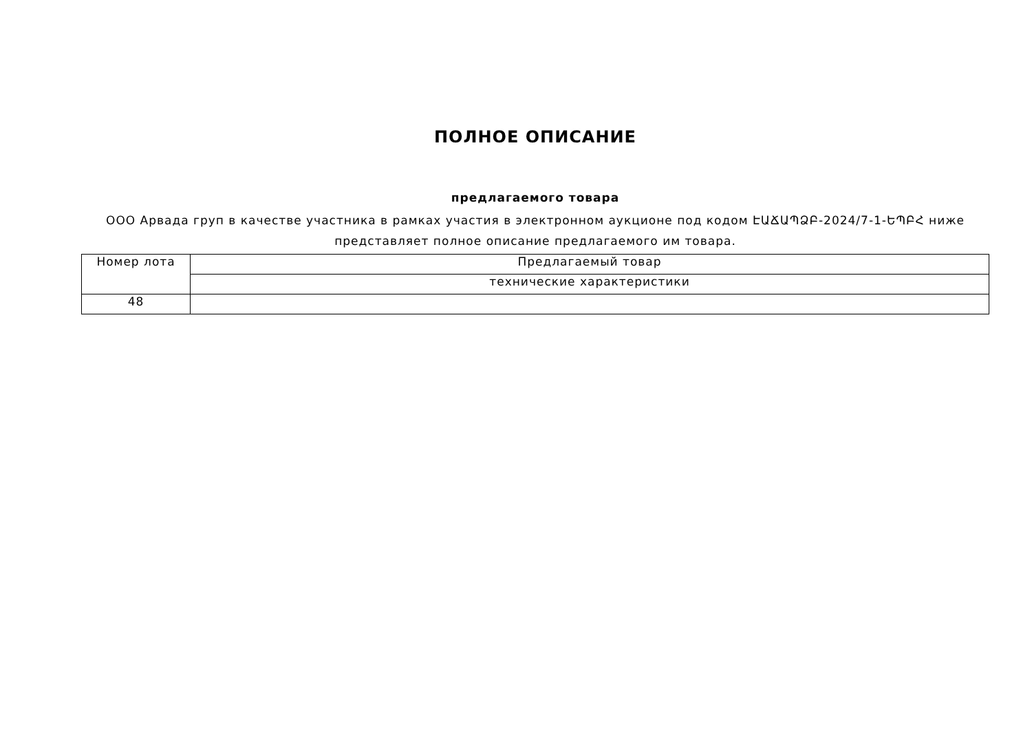ПОЛНОЕ ОПИСАНИЕ
предлагаемого товара
ООО Арвада груп в качестве участника в рамках участия в электронном аукционе под кодом ԷԱՃԱՊՁԲ-2024/7-1-ԵՊԲՀ ниже представляет полное описание предлагаемого им товара.
| Номер лота | Предлагаемый товар |
| | технические характеристики |
| 48 | |